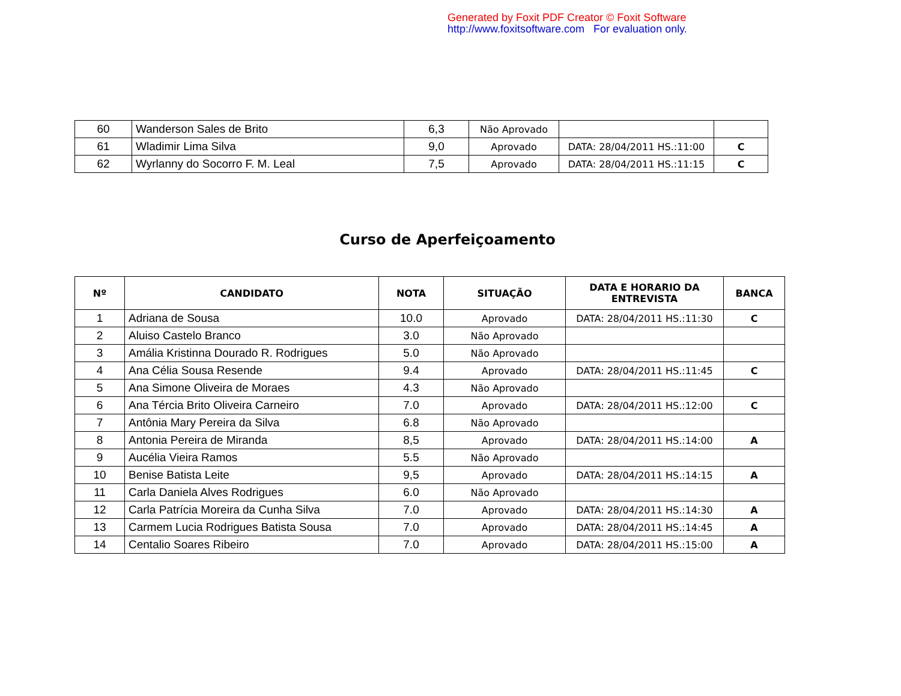Generated by Foxit PDF Creator © Foxit Software
http://www.foxitsoftware.com For evaluation only.
| 60 | Wanderson Sales de Brito | 6,3 | Não Aprovado | | |
| 61 | Wladimir Lima Silva | 9,0 | Aprovado | DATA: 28/04/2011 HS.:11:00 | C |
| 62 | Wyrlanny do Socorro F. M. Leal | 7,5 | Aprovado | DATA: 28/04/2011 HS.:11:15 | C |
Curso de Aperfeiçoamento
| Nº | CANDIDATO | NOTA | SITUAÇÃO | DATA E HORARIO DA ENTREVISTA | BANCA |
| --- | --- | --- | --- | --- | --- |
| 1 | Adriana de Sousa | 10.0 | Aprovado | DATA: 28/04/2011 HS.:11:30 | C |
| 2 | Aluiso Castelo Branco | 3.0 | Não Aprovado | | |
| 3 | Amália Kristinna Dourado R. Rodrigues | 5.0 | Não Aprovado | | |
| 4 | Ana Célia Sousa Resende | 9.4 | Aprovado | DATA: 28/04/2011 HS.:11:45 | C |
| 5 | Ana Simone Oliveira de Moraes | 4.3 | Não Aprovado | | |
| 6 | Ana Tércia Brito Oliveira Carneiro | 7.0 | Aprovado | DATA: 28/04/2011 HS.:12:00 | C |
| 7 | Antônia Mary Pereira da Silva | 6.8 | Não Aprovado | | |
| 8 | Antonia Pereira de Miranda | 8,5 | Aprovado | DATA: 28/04/2011 HS.:14:00 | A |
| 9 | Aucélia Vieira Ramos | 5.5 | Não Aprovado | | |
| 10 | Benise Batista Leite | 9,5 | Aprovado | DATA: 28/04/2011 HS.:14:15 | A |
| 11 | Carla Daniela Alves Rodrigues | 6.0 | Não Aprovado | | |
| 12 | Carla Patrícia Moreira da Cunha Silva | 7.0 | Aprovado | DATA: 28/04/2011 HS.:14:30 | A |
| 13 | Carmem Lucia Rodrigues Batista Sousa | 7.0 | Aprovado | DATA: 28/04/2011 HS.:14:45 | A |
| 14 | Centalio Soares Ribeiro | 7.0 | Aprovado | DATA: 28/04/2011 HS.:15:00 | A |